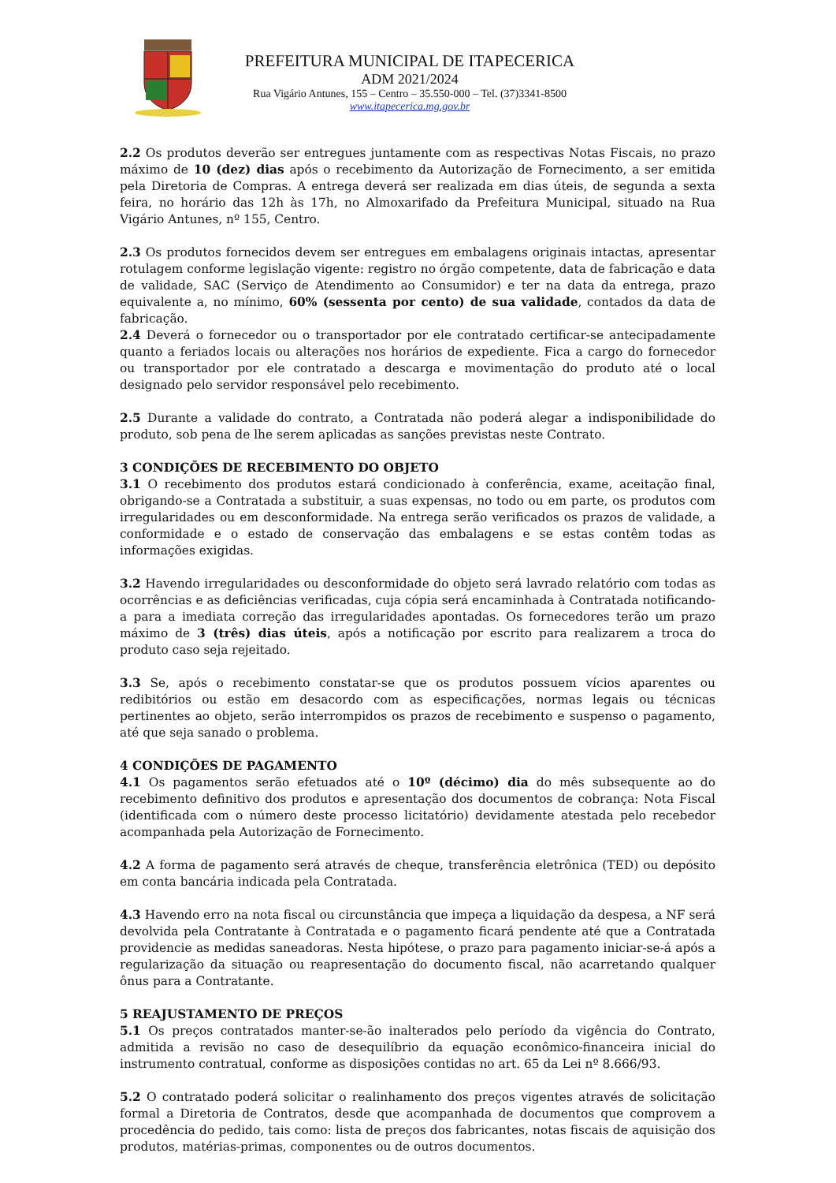PREFEITURA MUNICIPAL DE ITAPECERICA
ADM 2021/2024
Rua Vigário Antunes, 155 – Centro – 35.550-000 – Tel. (37)3341-8500
www.itapecerica.mg.gov.br
2.2 Os produtos deverão ser entregues juntamente com as respectivas Notas Fiscais, no prazo máximo de 10 (dez) dias após o recebimento da Autorização de Fornecimento, a ser emitida pela Diretoria de Compras. A entrega deverá ser realizada em dias úteis, de segunda a sexta feira, no horário das 12h às 17h, no Almoxarifado da Prefeitura Municipal, situado na Rua Vigário Antunes, nº 155, Centro.
2.3 Os produtos fornecidos devem ser entregues em embalagens originais intactas, apresentar rotulagem conforme legislação vigente: registro no órgão competente, data de fabricação e data de validade, SAC (Serviço de Atendimento ao Consumidor) e ter na data da entrega, prazo equivalente a, no mínimo, 60% (sessenta por cento) de sua validade, contados da data de fabricação.
2.4 Deverá o fornecedor ou o transportador por ele contratado certificar-se antecipadamente quanto a feriados locais ou alterações nos horários de expediente. Fica a cargo do fornecedor ou transportador por ele contratado a descarga e movimentação do produto até o local designado pelo servidor responsável pelo recebimento.
2.5 Durante a validade do contrato, a Contratada não poderá alegar a indisponibilidade do produto, sob pena de lhe serem aplicadas as sanções previstas neste Contrato.
3 CONDIÇÕES DE RECEBIMENTO DO OBJETO
3.1 O recebimento dos produtos estará condicionado à conferência, exame, aceitação final, obrigando-se a Contratada a substituir, a suas expensas, no todo ou em parte, os produtos com irregularidades ou em desconformidade. Na entrega serão verificados os prazos de validade, a conformidade e o estado de conservação das embalagens e se estas contêm todas as informações exigidas.
3.2 Havendo irregularidades ou desconformidade do objeto será lavrado relatório com todas as ocorrências e as deficiências verificadas, cuja cópia será encaminhada à Contratada notificando-a para a imediata correção das irregularidades apontadas. Os fornecedores terão um prazo máximo de 3 (três) dias úteis, após a notificação por escrito para realizarem a troca do produto caso seja rejeitado.
3.3 Se, após o recebimento constatar-se que os produtos possuem vícios aparentes ou redibitórios ou estão em desacordo com as especificações, normas legais ou técnicas pertinentes ao objeto, serão interrompidos os prazos de recebimento e suspenso o pagamento, até que seja sanado o problema.
4 CONDIÇÕES DE PAGAMENTO
4.1 Os pagamentos serão efetuados até o 10º (décimo) dia do mês subsequente ao do recebimento definitivo dos produtos e apresentação dos documentos de cobrança: Nota Fiscal (identificada com o número deste processo licitatório) devidamente atestada pelo recebedor acompanhada pela Autorização de Fornecimento.
4.2 A forma de pagamento será através de cheque, transferência eletrônica (TED) ou depósito em conta bancária indicada pela Contratada.
4.3 Havendo erro na nota fiscal ou circunstância que impeça a liquidação da despesa, a NF será devolvida pela Contratante à Contratada e o pagamento ficará pendente até que a Contratada providencie as medidas saneadoras. Nesta hipótese, o prazo para pagamento iniciar-se-á após a regularização da situação ou reapresentação do documento fiscal, não acarretando qualquer ônus para a Contratante.
5 REAJUSTAMENTO DE PREÇOS
5.1 Os preços contratados manter-se-ão inalterados pelo período da vigência do Contrato, admitida a revisão no caso de desequilíbrio da equação econômico-financeira inicial do instrumento contratual, conforme as disposições contidas no art. 65 da Lei nº 8.666/93.
5.2 O contratado poderá solicitar o realinhamento dos preços vigentes através de solicitação formal a Diretoria de Contratos, desde que acompanhada de documentos que comprovem a procedência do pedido, tais como: lista de preços dos fabricantes, notas fiscais de aquisição dos produtos, matérias-primas, componentes ou de outros documentos.